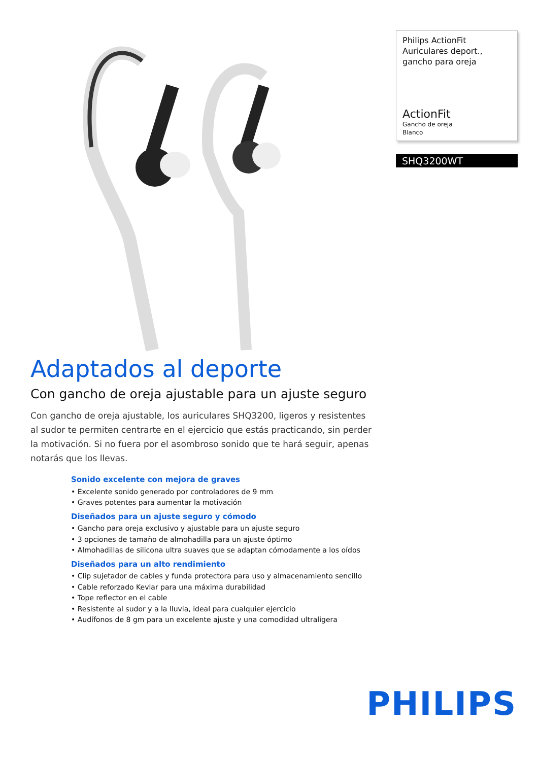Philips ActionFit
Auriculares deport.,
gancho para oreja
ActionFit
Gancho de oreja
Blanco
SHQ3200WT
Adaptados al deporte
Con gancho de oreja ajustable para un ajuste seguro
Con gancho de oreja ajustable, los auriculares SHQ3200, ligeros y resistentes al sudor te permiten centrarte en el ejercicio que estás practicando, sin perder la motivación. Si no fuera por el asombroso sonido que te hará seguir, apenas notarás que los llevas.
Sonido excelente con mejora de graves
• Excelente sonido generado por controladores de 9 mm
• Graves potentes para aumentar la motivación
Diseñados para un ajuste seguro y cómodo
• Gancho para oreja exclusivo y ajustable para un ajuste seguro
• 3 opciones de tamaño de almohadilla para un ajuste óptimo
• Almohadillas de silicona ultra suaves que se adaptan cómodamente a los oídos
Diseñados para un alto rendimiento
• Clip sujetador de cables y funda protectora para uso y almacenamiento sencillo
• Cable reforzado Kevlar para una máxima durabilidad
• Tope reflector en el cable
• Resistente al sudor y a la lluvia, ideal para cualquier ejercicio
• Audífonos de 8 gm para un excelente ajuste y una comodidad ultraligera
PHILIPS